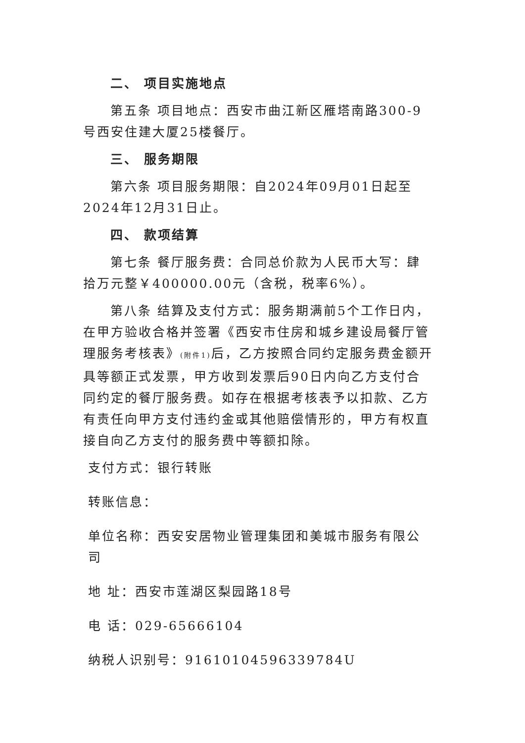二、 项目实施地点
第五条 项目地点：西安市曲江新区雁塔南路300-9号西安住建大厦25楼餐厅。
三、 服务期限
第六条 项目服务期限：自2024年09月01日起至2024年12月31日止。
四、 款项结算
第七条 餐厅服务费：合同总价款为人民币大写：肆拾万元整￥400000.00元（含税，税率6%）。
第八条 结算及支付方式：服务期满前5个工作日内，在甲方验收合格并签署《西安市住房和城乡建设局餐厅管理服务考核表》(附件1) 后，乙方按照合同约定服务费金额开具等额正式发票，甲方收到发票后90日内向乙方支付合同约定的餐厅服务费。如存在根据考核表予以扣款、乙方有责任向甲方支付违约金或其他赔偿情形的，甲方有权直接自向乙方支付的服务费中等额扣除。
支付方式：银行转账
转账信息：
单位名称：西安安居物业管理集团和美城市服务有限公司
地 址：西安市莲湖区梨园路18号
电 话：029-65666104
纳税人识别号：916101045963397​84U